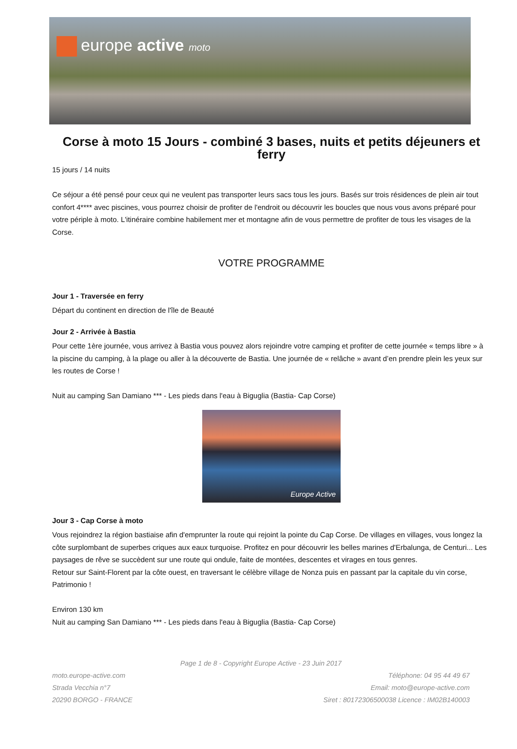europe active moto
Corse à moto 15 Jours - combiné 3 bases, nuits et petits déjeuners et ferry
15 jours / 14 nuits
Ce séjour a été pensé pour ceux qui ne veulent pas transporter leurs sacs tous les jours. Basés sur trois résidences de plein air tout confort 4**** avec piscines, vous pourrez choisir de profiter de l'endroit ou découvrir les boucles que nous vous avons préparé pour votre périple à moto. L'itinéraire combine habilement mer et montagne afin de vous permettre de profiter de tous les visages de la Corse.
VOTRE PROGRAMME
Jour 1 - Traversée en ferry
Départ du continent en direction de l'île de Beauté
Jour 2 - Arrivée à Bastia
Pour cette 1ère journée, vous arrivez à Bastia vous pouvez alors rejoindre votre camping et profiter de cette journée « temps libre » à la piscine du camping, à la plage ou aller à la découverte de Bastia. Une journée de « relâche » avant d’en prendre plein les yeux sur les routes de Corse !
Nuit au camping San Damiano *** - Les pieds dans l'eau à Biguglia (Bastia- Cap Corse)
Europe Active
Jour 3 - Cap Corse à moto
Vous rejoindrez la région bastiaise afin d'emprunter la route qui rejoint la pointe du Cap Corse. De villages en villages, vous longez la côte surplombant de superbes criques aux eaux turquoise. Profitez en pour découvrir les belles marines d'Erbalunga, de Centuri... Les paysages de rêve se succèdent sur une route qui ondule, faite de montées, descentes et virages en tous genres.
Retour sur Saint-Florent par la côte ouest, en traversant le célèbre village de Nonza puis en passant par la capitale du vin corse, Patrimonio !
Environ 130 km
Nuit au camping San Damiano *** - Les pieds dans l'eau à Biguglia (Bastia- Cap Corse)
Page 1 de 8 - Copyright Europe Active - 23 Juin 2017
moto.europe-active.com
Strada Vecchia n°7
20290 BORGO - FRANCE
Téléphone: 04 95 44 49 67
Email: moto@europe-active.com
Siret : 80172306500038 Licence : IM02B140003